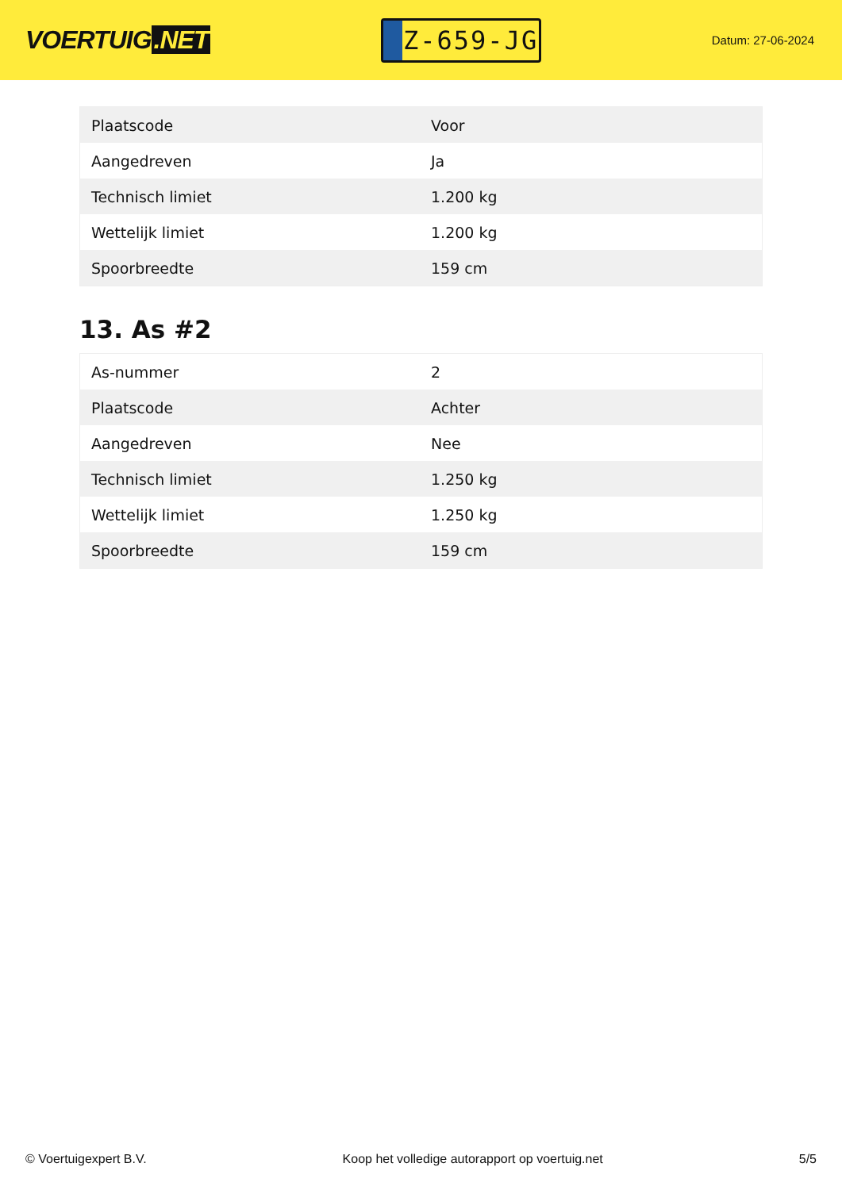VOERTUIG.NET
Z-659-JG
Datum: 27-06-2024
| Plaatscode | Voor |
| Aangedreven | Ja |
| Technisch limiet | 1.200 kg |
| Wettelijk limiet | 1.200 kg |
| Spoorbreedte | 159 cm |
13. As #2
| As-nummer | 2 |
| Plaatscode | Achter |
| Aangedreven | Nee |
| Technisch limiet | 1.250 kg |
| Wettelijk limiet | 1.250 kg |
| Spoorbreedte | 159 cm |
© Voertuigexpert B.V. Koop het volledige autorapport op voertuig.net 5/5